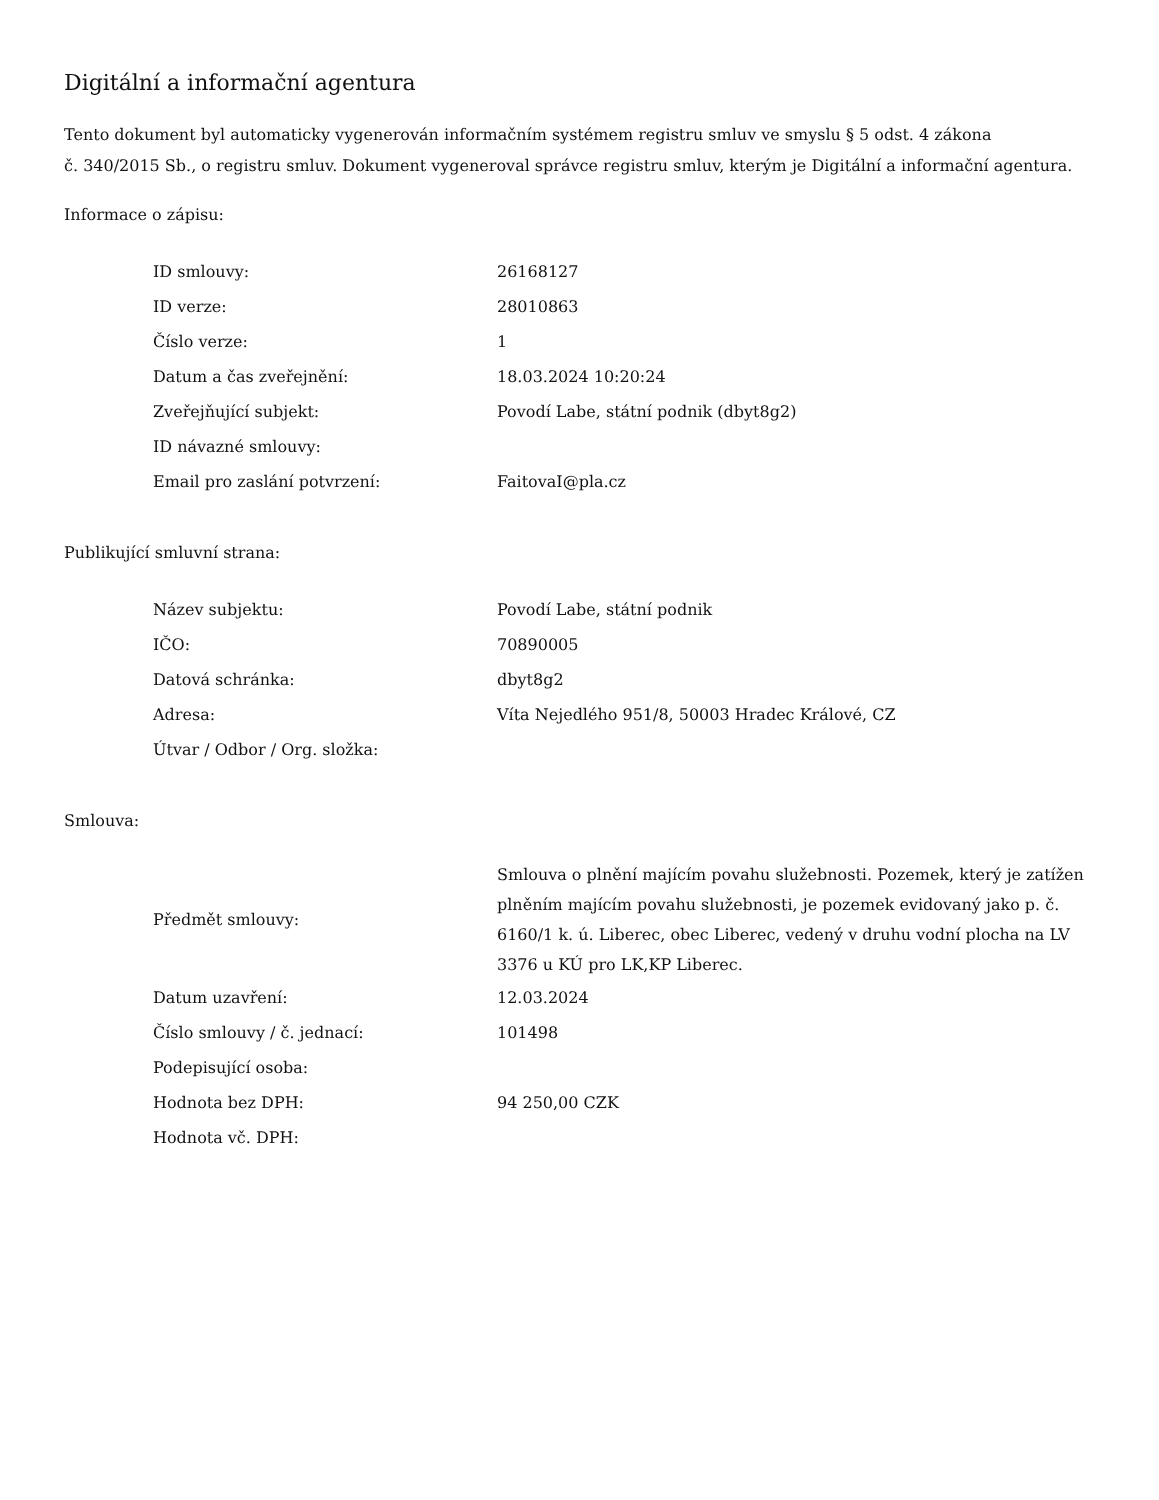Digitální a informační agentura
Tento dokument byl automaticky vygenerován informačním systémem registru smluv ve smyslu § 5 odst. 4 zákona
č. 340/2015 Sb., o registru smluv. Dokument vygeneroval správce registru smluv, kterým je Digitální a informační agentura.
Informace o zápisu:
| ID smlouvy: | 26168127 |
| ID verze: | 28010863 |
| Číslo verze: | 1 |
| Datum a čas zveřejnění: | 18.03.2024 10:20:24 |
| Zveřejňující subjekt: | Povodí Labe, státní podnik (dbyt8g2) |
| ID návazné smlouvy: | |
| Email pro zaslání potvrzení: | FaitovaI@pla.cz |
Publikující smluvní strana:
| Název subjektu: | Povodí Labe, státní podnik |
| IČO: | 70890005 |
| Datová schránka: | dbyt8g2 |
| Adresa: | Víta Nejedlého 951/8, 50003 Hradec Králové, CZ |
| Útvar / Odbor / Org. složka: | |
Smlouva:
| Předmět smlouvy: | Smlouva o plnění majícím povahu služebnosti. Pozemek, který je zatížen plněním majícím povahu služebnosti, je pozemek evidovaný jako p. č. 6160/1 k. ú. Liberec, obec Liberec, vedený v druhu vodní plocha na LV 3376 u KÚ pro LK,KP Liberec. |
| Datum uzavření: | 12.03.2024 |
| Číslo smlouvy / č. jednací: | 101498 |
| Podepisující osoba: | |
| Hodnota bez DPH: | 94 250,00 CZK |
| Hodnota vč. DPH: | |